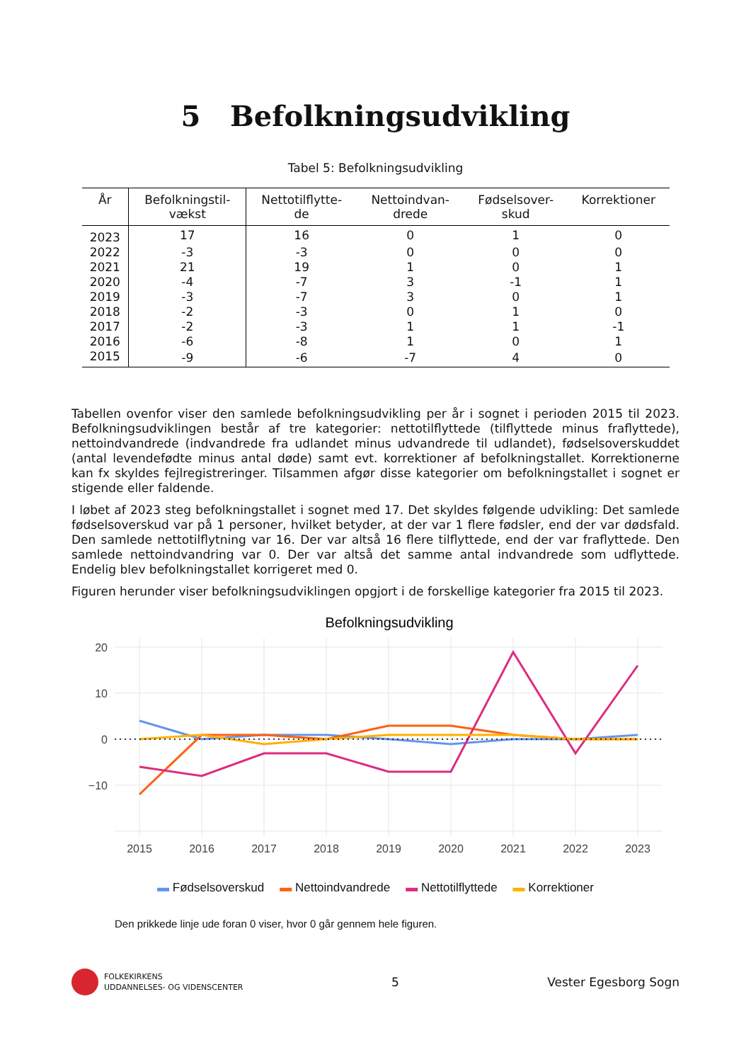5 Befolkningsudvikling
Tabel 5: Befolkningsudvikling
| År | Befolkningstil- vækst | Nettotilflytte- de | Nettoindvan- drede | Fødselsover- skud | Korrektioner |
| --- | --- | --- | --- | --- | --- |
| 2023 | 17 | 16 | 0 | 1 | 0 |
| 2022 | -3 | -3 | 0 | 0 | 0 |
| 2021 | 21 | 19 | 1 | 0 | 1 |
| 2020 | -4 | -7 | 3 | -1 | 1 |
| 2019 | -3 | -7 | 3 | 0 | 1 |
| 2018 | -2 | -3 | 0 | 1 | 0 |
| 2017 | -2 | -3 | 1 | 1 | -1 |
| 2016 | -6 | -8 | 1 | 0 | 1 |
| 2015 | -9 | -6 | -7 | 4 | 0 |
Tabellen ovenfor viser den samlede befolkningsudvikling per år i sognet i perioden 2015 til 2023. Befolkningsudviklingen består af tre kategorier: nettotilflyttede (tilflyttede minus fraflyttede), nettoindvandrede (indvandrede fra udlandet minus udvandrede til udlandet), fødselsoverskuddet (antal levendefødte minus antal døde) samt evt. korrektioner af befolkningstallet. Korrektionerne kan fx skyldes fejlregistreringer. Tilsammen afgør disse kategorier om befolkningstallet i sognet er stigende eller faldende.
I løbet af 2023 steg befolkningstallet i sognet med 17. Det skyldes følgende udvikling: Det samlede fødselsoverskud var på 1 personer, hvilket betyder, at der var 1 flere fødsler, end der var dødsfald. Den samlede nettotilflytning var 16. Der var altså 16 flere tilflyttede, end der var fraflyttede. Den samlede nettoindvandring var 0. Der var altså det samme antal indvandrede som udflyttede. Endelig blev befolkningstallet korrigeret med 0.
Figuren herunder viser befolkningsudviklingen opgjort i de forskellige kategorier fra 2015 til 2023.
Befolkningsudvikling
20
10
0
−10
2015
2016
2017
2018
2019
2020
2021
2022
2023
▬ Fødselsoverskud ▬ Nettoindvandrede ▬ Nettotilflyttede ▬ Korrektioner
Den prikkede linje ude foran 0 viser, hvor 0 går gennem hele figuren.
FOLKEKIRKENS
UDDANNELSES- OG VIDENSCENTER
5 Vester Egesborg Sogn